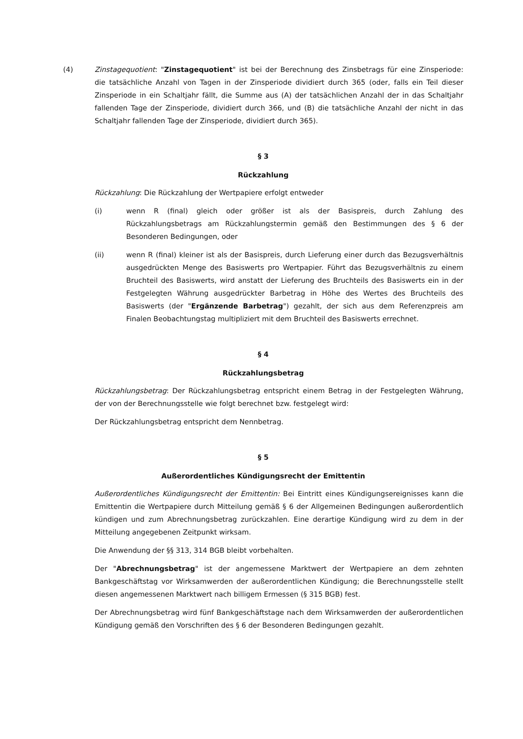(4) Zinstagequotient: "Zinstagequotient" ist bei der Berechnung des Zinsbetrags für eine Zinsperiode: die tatsächliche Anzahl von Tagen in der Zinsperiode dividiert durch 365 (oder, falls ein Teil dieser Zinsperiode in ein Schaltjahr fällt, die Summe aus (A) der tatsächlichen Anzahl der in das Schaltjahr fallenden Tage der Zinsperiode, dividiert durch 366, und (B) die tatsächliche Anzahl der nicht in das Schaltjahr fallenden Tage der Zinsperiode, dividiert durch 365).
§ 3
Rückzahlung
Rückzahlung: Die Rückzahlung der Wertpapiere erfolgt entweder
(i) wenn R (final) gleich oder größer ist als der Basispreis, durch Zahlung des Rückzahlungsbetrags am Rückzahlungstermin gemäß den Bestimmungen des § 6 der Besonderen Bedingungen, oder
(ii) wenn R (final) kleiner ist als der Basispreis, durch Lieferung einer durch das Bezugsverhältnis ausgedrückten Menge des Basiswerts pro Wertpapier. Führt das Bezugsverhältnis zu einem Bruchteil des Basiswerts, wird anstatt der Lieferung des Bruchteils des Basiswerts ein in der Festgelegten Währung ausgedrückter Barbetrag in Höhe des Wertes des Bruchteils des Basiswerts (der "Ergänzende Barbetrag") gezahlt, der sich aus dem Referenzpreis am Finalen Beobachtungstag multipliziert mit dem Bruchteil des Basiswerts errechnet.
§ 4
Rückzahlungsbetrag
Rückzahlungsbetrag: Der Rückzahlungsbetrag entspricht einem Betrag in der Festgelegten Währung, der von der Berechnungsstelle wie folgt berechnet bzw. festgelegt wird:
Der Rückzahlungsbetrag entspricht dem Nennbetrag.
§ 5
Außerordentliches Kündigungsrecht der Emittentin
Außerordentliches Kündigungsrecht der Emittentin: Bei Eintritt eines Kündigungsereignisses kann die Emittentin die Wertpapiere durch Mitteilung gemäß § 6 der Allgemeinen Bedingungen außerordentlich kündigen und zum Abrechnungsbetrag zurückzahlen. Eine derartige Kündigung wird zu dem in der Mitteilung angegebenen Zeitpunkt wirksam.
Die Anwendung der §§ 313, 314 BGB bleibt vorbehalten.
Der "Abrechnungsbetrag" ist der angemessene Marktwert der Wertpapiere an dem zehnten Bankgeschäftstag vor Wirksamwerden der außerordentlichen Kündigung; die Berechnungsstelle stellt diesen angemessenen Marktwert nach billigem Ermessen (§ 315 BGB) fest.
Der Abrechnungsbetrag wird fünf Bankgeschäftstage nach dem Wirksamwerden der außerordentlichen Kündigung gemäß den Vorschriften des § 6 der Besonderen Bedingungen gezahlt.